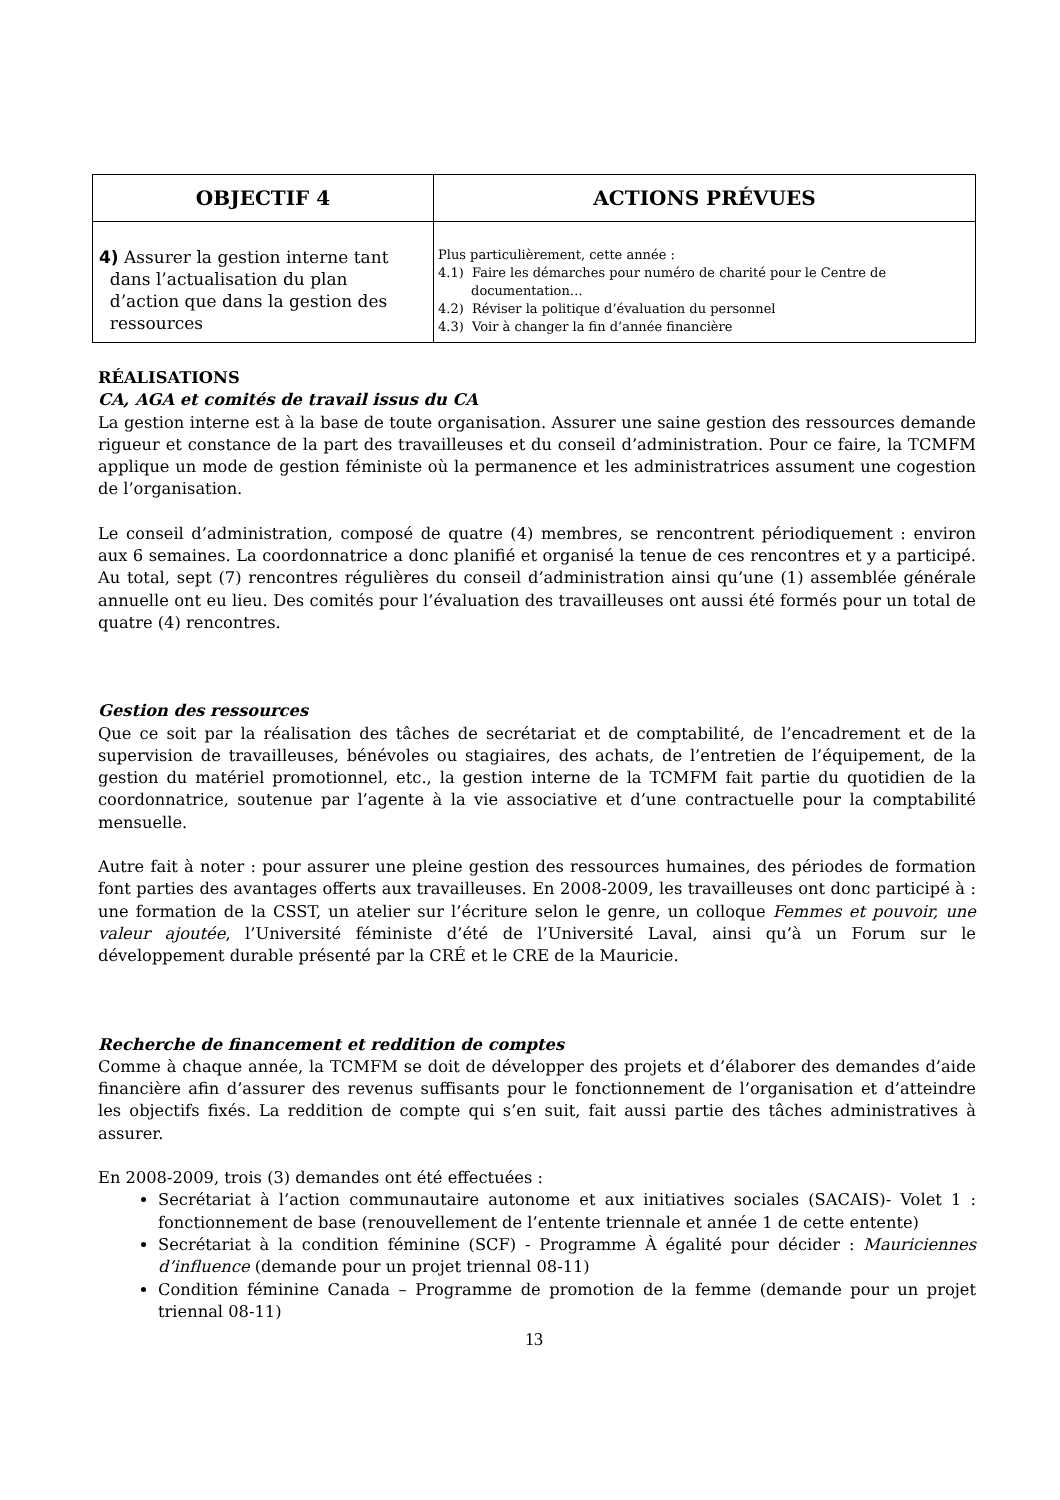| OBJECTIF 4 | ACTIONS PRÉVUES |
| --- | --- |
| 4) Assurer la gestion interne tant dans l’actualisation du plan d’action que dans la gestion des ressources | Plus particulièrement, cette année : 4.1) Faire les démarches pour numéro de charité pour le Centre de documentation… 4.2) Réviser la politique d’évaluation du personnel 4.3) Voir à changer la fin d’année financière |
RÉALISATIONS
CA, AGA et comités de travail issus du CA
La gestion interne est à la base de toute organisation. Assurer une saine gestion des ressources demande rigueur et constance de la part des travailleuses et du conseil d’administration. Pour ce faire, la TCMFM applique un mode de gestion féministe où la permanence et les administratrices assument une cogestion de l’organisation.
Le conseil d’administration, composé de quatre (4) membres, se rencontrent périodiquement : environ aux 6 semaines. La coordonnatrice a donc planifié et organisé la tenue de ces rencontres et y a participé. Au total, sept (7) rencontres régulières du conseil d’administration ainsi qu’une (1) assemblée générale annuelle ont eu lieu. Des comités pour l’évaluation des travailleuses ont aussi été formés pour un total de quatre (4) rencontres.
Gestion des ressources
Que ce soit par la réalisation des tâches de secrétariat et de comptabilité, de l’encadrement et de la supervision de travailleuses, bénévoles ou stagiaires, des achats, de l’entretien de l’équipement, de la gestion du matériel promotionnel, etc., la gestion interne de la TCMFM fait partie du quotidien de la coordonnatrice, soutenue par l’agente à la vie associative et d’une contractuelle pour la comptabilité mensuelle.
Autre fait à noter : pour assurer une pleine gestion des ressources humaines, des périodes de formation font parties des avantages offerts aux travailleuses. En 2008-2009, les travailleuses ont donc participé à : une formation de la CSST, un atelier sur l’écriture selon le genre, un colloque Femmes et pouvoir, une valeur ajoutée, l’Université féministe d’été de l’Université Laval, ainsi qu’à un Forum sur le développement durable présenté par la CRÉ et le CRE de la Mauricie.
Recherche de financement et reddition de comptes
Comme à chaque année, la TCMFM se doit de développer des projets et d’élaborer des demandes d’aide financière afin d’assurer des revenus suffisants pour le fonctionnement de l’organisation et d’atteindre les objectifs fixés. La reddition de compte qui s’en suit, fait aussi partie des tâches administratives à assurer.
En 2008-2009, trois (3) demandes ont été effectuées :
Secrétariat à l’action communautaire autonome et aux initiatives sociales (SACAIS)- Volet 1 : fonctionnement de base (renouvellement de l’entente triennale et année 1 de cette entente)
Secrétariat à la condition féminine (SCF) - Programme À égalité pour décider : Mauriciennes d’influence (demande pour un projet triennal 08-11)
Condition féminine Canada – Programme de promotion de la femme (demande pour un projet triennal 08-11)
13